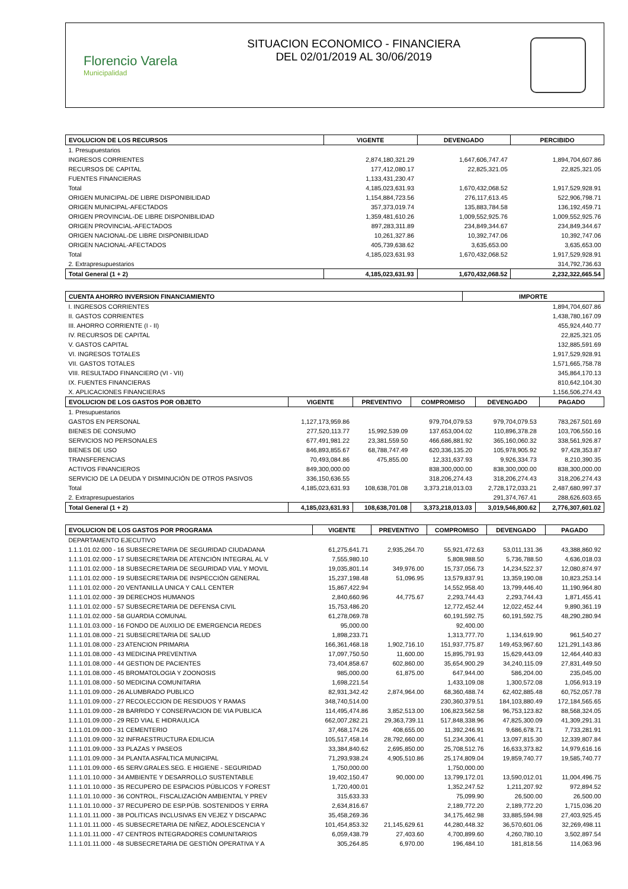Florencio Varela
Municipalidad
SITUACION ECONOMICO - FINANCIERA
DEL 02/01/2019 AL 30/06/2019
| EVOLUCION DE LOS RECURSOS | VIGENTE | DEVENGADO | PERCIBIDO |
| --- | --- | --- | --- |
| 1. Presupuestarios | | | |
| INGRESOS CORRIENTES | 2,874,180,321.29 | 1,647,606,747.47 | 1,894,704,607.86 |
| RECURSOS DE CAPITAL | 177,412,080.17 | 22,825,321.05 | 22,825,321.05 |
| FUENTES FINANCIERAS | 1,133,431,230.47 | | |
| Total | 4,185,023,631.93 | 1,670,432,068.52 | 1,917,529,928.91 |
| ORIGEN MUNICIPAL-DE LIBRE DISPONIBILIDAD | 1,154,884,723.56 | 276,117,613.45 | 522,906,798.71 |
| ORIGEN MUNICIPAL-AFECTADOS | 357,373,019.74 | 135,883,784.58 | 136,192,459.71 |
| ORIGEN PROVINCIAL-DE LIBRE DISPONIBILIDAD | 1,359,481,610.26 | 1,009,552,925.76 | 1,009,552,925.76 |
| ORIGEN PROVINCIAL-AFECTADOS | 897,283,311.89 | 234,849,344.67 | 234,849,344.67 |
| ORIGEN NACIONAL-DE LIBRE DISPONIBILIDAD | 10,261,327.86 | 10,392,747.06 | 10,392,747.06 |
| ORIGEN NACIONAL-AFECTADOS | 405,739,638.62 | 3,635,653.00 | 3,635,653.00 |
| Total | 4,185,023,631.93 | 1,670,432,068.52 | 1,917,529,928.91 |
| 2. Extrapresupuestarios | | | 314,792,736.63 |
| Total General (1 + 2) | 4,185,023,631.93 | 1,670,432,068.52 | 2,232,322,665.54 |
| CUENTA AHORRO INVERSION FINANCIAMIENTO | IMPORTE |
| --- | --- |
| I. INGRESOS CORRIENTES | 1,894,704,607.86 |
| II. GASTOS CORRIENTES | 1,438,780,167.09 |
| III. AHORRO CORRIENTE (I - II) | 455,924,440.77 |
| IV. RECURSOS DE CAPITAL | 22,825,321.05 |
| V. GASTOS CAPITAL | 132,885,591.69 |
| VI. INGRESOS TOTALES | 1,917,529,928.91 |
| VII. GASTOS TOTALES | 1,571,665,758.78 |
| VIII. RESULTADO FINANCIERO (VI - VII) | 345,864,170.13 |
| IX. FUENTES FINANCIERAS | 810,642,104.30 |
| X. APLICACIONES FINANCIERAS | 1,156,506,274.43 |
| EVOLUCION DE LOS GASTOS POR OBJETO | VIGENTE | PREVENTIVO | COMPROMISO | DEVENGADO | PAGADO |
| --- | --- | --- | --- | --- | --- |
| 1. Presupuestarios | | | | | |
| GASTOS EN PERSONAL | 1,127,173,959.86 | | 979,704,079.53 | 979,704,079.53 | 783,267,501.69 |
| BIENES DE CONSUMO | 277,520,113.77 | 15,992,539.09 | 137,653,004.02 | 110,896,378.28 | 103,706,550.16 |
| SERVICIOS NO PERSONALES | 677,491,981.22 | 23,381,559.50 | 466,686,881.92 | 365,160,060.32 | 338,561,926.87 |
| BIENES DE USO | 846,893,855.67 | 68,788,747.49 | 620,336,135.20 | 105,978,905.92 | 97,428,353.87 |
| TRANSFERENCIAS | 70,493,084.86 | 475,855.00 | 12,331,637.93 | 9,926,334.73 | 8,210,390.35 |
| ACTIVOS FINANCIEROS | 849,300,000.00 | | 838,300,000.00 | 838,300,000.00 | 838,300,000.00 |
| SERVICIO DE LA DEUDA Y DISMINUCIÓN DE OTROS PASIVOS | 336,150,636.55 | | 318,206,274.43 | 318,206,274.43 | 318,206,274.43 |
| Total | 4,185,023,631.93 | 108,638,701.08 | 3,373,218,013.03 | 2,728,172,033.21 | 2,487,680,997.37 |
| 2. Extrapresupuestarios | | | | 291,374,767.41 | 288,626,603.65 |
| Total General (1 + 2) | 4,185,023,631.93 | 108,638,701.08 | 3,373,218,013.03 | 3,019,546,800.62 | 2,776,307,601.02 |
| EVOLUCION DE LOS GASTOS POR PROGRAMA | VIGENTE | PREVENTIVO | COMPROMISO | DEVENGADO | PAGADO |
| --- | --- | --- | --- | --- | --- |
| DEPARTAMENTO EJECUTIVO | | | | | |
| 1.1.1.01.02.000 - 16 SUBSECRETARIA DE SEGURIDAD CIUDADANA | 61,275,641.71 | 2,935,264.70 | 55,921,472.63 | 53,011,131.36 | 43,388,860.92 |
| 1.1.1.01.02.000 - 17 SUBSECRETARIA DE ATENCIÓN INTEGRAL AL V | 7,555,980.10 | | 5,808,988.50 | 5,736,788.50 | 4,636,018.03 |
| 1.1.1.01.02.000 - 18 SUBSECRETARIA DE SEGURIDAD VIAL Y MOVIL | 19,035,801.14 | 349,976.00 | 15,737,056.73 | 14,234,522.37 | 12,080,874.97 |
| 1.1.1.01.02.000 - 19 SUBSECRETARIA DE INSPECCIÓN GENERAL | 15,237,198.48 | 51,096.95 | 13,579,837.91 | 13,359,190.08 | 10,823,253.14 |
| 1.1.1.01.02.000 - 20 VENTANILLA UNICA Y CALL CENTER | 15,867,422.94 | | 14,552,958.40 | 13,799,446.40 | 11,190,964.80 |
| 1.1.1.01.02.000 - 39 DERECHOS HUMANOS | 2,840,660.96 | 44,775.67 | 2,293,744.43 | 2,293,744.43 | 1,871,455.41 |
| 1.1.1.01.02.000 - 57 SUBSECRETARIA DE DEFENSA CIVIL | 15,753,486.20 | | 12,772,452.44 | 12,022,452.44 | 9,890,361.19 |
| 1.1.1.01.02.000 - 58 GUARDIA COMUNAL | 61,278,069.78 | | 60,191,592.75 | 60,191,592.75 | 48,290,280.94 |
| 1.1.1.01.03.000 - 16 FONDO DE AUXILIO DE EMERGENCIA REDES | 95,000.00 | | 92,400.00 | | |
| 1.1.1.01.08.000 - 21 SUBSECRETARIA DE SALUD | 1,898,233.71 | | 1,313,777.70 | 1,134,619.90 | 961,540.27 |
| 1.1.1.01.08.000 - 23 ATENCION PRIMARIA | 166,361,468.18 | 1,902,716.10 | 151,937,775.87 | 149,453,967.60 | 121,291,143.86 |
| 1.1.1.01.08.000 - 43 MEDICINA PREVENTIVA | 17,097,750.50 | 11,600.00 | 15,895,791.93 | 15,629,443.09 | 12,464,440.83 |
| 1.1.1.01.08.000 - 44 GESTION DE PACIENTES | 73,404,858.67 | 602,860.00 | 35,654,900.29 | 34,240,115.09 | 27,831,449.50 |
| 1.1.1.01.08.000 - 45 BROMATOLOGIA Y ZOONOSIS | 985,000.00 | 61,875.00 | 647,944.00 | 586,204.00 | 235,045.00 |
| 1.1.1.01.08.000 - 50 MEDICINA COMUNITARIA | 1,698,221.54 | | 1,433,109.08 | 1,300,572.08 | 1,056,913.19 |
| 1.1.1.01.09.000 - 26 ALUMBRADO PUBLICO | 82,931,342.42 | 2,874,964.00 | 68,360,488.74 | 62,402,885.48 | 60,752,057.78 |
| 1.1.1.01.09.000 - 27 RECOLECCION DE RESIDUOS Y RAMAS | 348,740,514.00 | | 230,360,379.51 | 184,103,880.49 | 172,184,565.65 |
| 1.1.1.01.09.000 - 28 BARRIDO Y CONSERVACION DE VIA PUBLICA | 114,495,474.86 | 3,852,513.00 | 106,823,562.58 | 96,753,123.82 | 88,568,324.05 |
| 1.1.1.01.09.000 - 29 RED VIAL E HIDRAULICA | 662,007,282.21 | 29,363,739.11 | 517,848,338.96 | 47,825,300.09 | 41,309,291.31 |
| 1.1.1.01.09.000 - 31 CEMENTERIO | 37,468,174.26 | 408,655.00 | 11,392,246.91 | 9,686,678.71 | 7,733,281.91 |
| 1.1.1.01.09.000 - 32 INFRAESTRUCTURA EDILICIA | 105,517,458.14 | 28,792,660.00 | 51,234,306.41 | 13,097,815.30 | 12,339,807.84 |
| 1.1.1.01.09.000 - 33 PLAZAS Y PASEOS | 33,384,840.62 | 2,695,850.00 | 25,708,512.76 | 16,633,373.82 | 14,979,616.16 |
| 1.1.1.01.09.000 - 34 PLANTA ASFALTICA MUNICIPAL | 71,293,938.24 | 4,905,510.86 | 25,174,809.04 | 19,859,740.77 | 19,585,740.77 |
| 1.1.1.01.09.000 - 65 SERV.GRALES.SEG. E HIGIENE - SEGURIDAD | 1,750,000.00 | | 1,750,000.00 | | |
| 1.1.1.01.10.000 - 34 AMBIENTE Y DESARROLLO SUSTENTABLE | 19,402,150.47 | 90,000.00 | 13,799,172.01 | 13,590,012.01 | 11,004,496.75 |
| 1.1.1.01.10.000 - 35 RECUPERO DE ESPACIOS PÚBLICOS Y FOREST | 1,720,400.01 | | 1,352,247.52 | 1,211,207.92 | 972,894.52 |
| 1.1.1.01.10.000 - 36 CONTROL, FISCALIZACIÓN AMBIENTAL Y PREV | 315,633.33 | | 75,099.90 | 26,500.00 | 26,500.00 |
| 1.1.1.01.10.000 - 37 RECUPERO DE ESP.PÚB. SOSTENIDOS Y ERRA | 2,634,816.67 | | 2,189,772.20 | 2,189,772.20 | 1,715,036.20 |
| 1.1.1.01.11.000 - 38 POLITICAS INCLUSIVAS EN VEJEZ Y DISCAPAC | 35,458,269.36 | | 34,175,462.98 | 33,885,594.98 | 27,403,925.45 |
| 1.1.1.01.11.000 - 45 SUBSECRETARIA DE NIÑEZ, ADOLESCENCIA Y | 101,454,853.32 | 21,145,629.61 | 44,280,448.32 | 36,570,601.06 | 32,269,498.11 |
| 1.1.1.01.11.000 - 47 CENTROS INTEGRADORES COMUNITARIOS | 6,059,438.79 | 27,403.60 | 4,700,899.60 | 4,260,780.10 | 3,502,897.54 |
| 1.1.1.01.11.000 - 48 SUBSECRETARIA DE GESTIÓN OPERATIVA Y A | 305,264.85 | 6,970.00 | 196,484.10 | 181,818.56 | 114,063.96 |